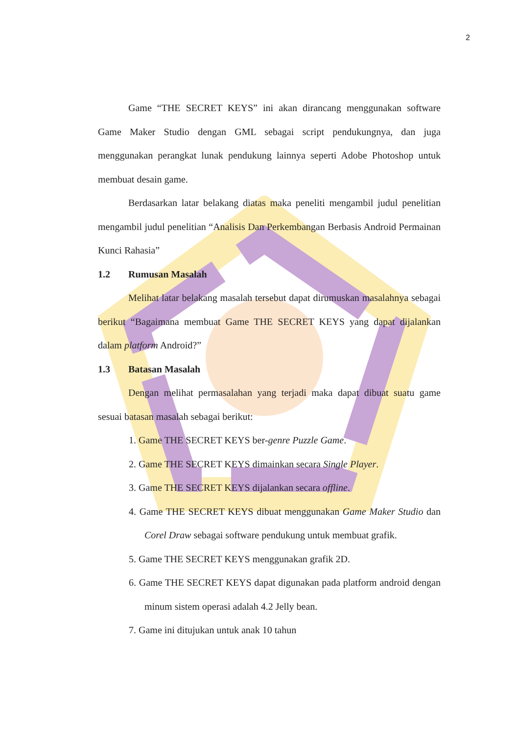2
Game “THE SECRET KEYS” ini akan dirancang menggunakan software Game Maker Studio dengan GML sebagai script pendukungnya, dan juga menggunakan perangkat lunak pendukung lainnya seperti Adobe Photoshop untuk membuat desain game.
Berdasarkan latar belakang diatas maka peneliti mengambil judul penelitian mengambil judul penelitian “Analisis Dan Perkembangan Berbasis Android Permainan Kunci Rahasia”
1.2 Rumusan Masalah
Melihat latar belakang masalah tersebut dapat dirumuskan masalahnya sebagai berikut “Bagaimana membuat Game THE SECRET KEYS yang dapat dijalankan dalam platform Android?”
1.3 Batasan Masalah
Dengan melihat permasalahan yang terjadi maka dapat dibuat suatu game sesuai batasan masalah sebagai berikut:
1. Game THE SECRET KEYS ber-genre Puzzle Game.
2. Game THE SECRET KEYS dimainkan secara Single Player.
3. Game THE SECRET KEYS dijalankan secara offline.
4. Game THE SECRET KEYS dibuat menggunakan Game Maker Studio dan Corel Draw sebagai software pendukung untuk membuat grafik.
5. Game THE SECRET KEYS menggunakan grafik 2D.
6. Game THE SECRET KEYS dapat digunakan pada platform android dengan minum sistem operasi adalah 4.2 Jelly bean.
7. Game ini ditujukan untuk anak 10 tahun